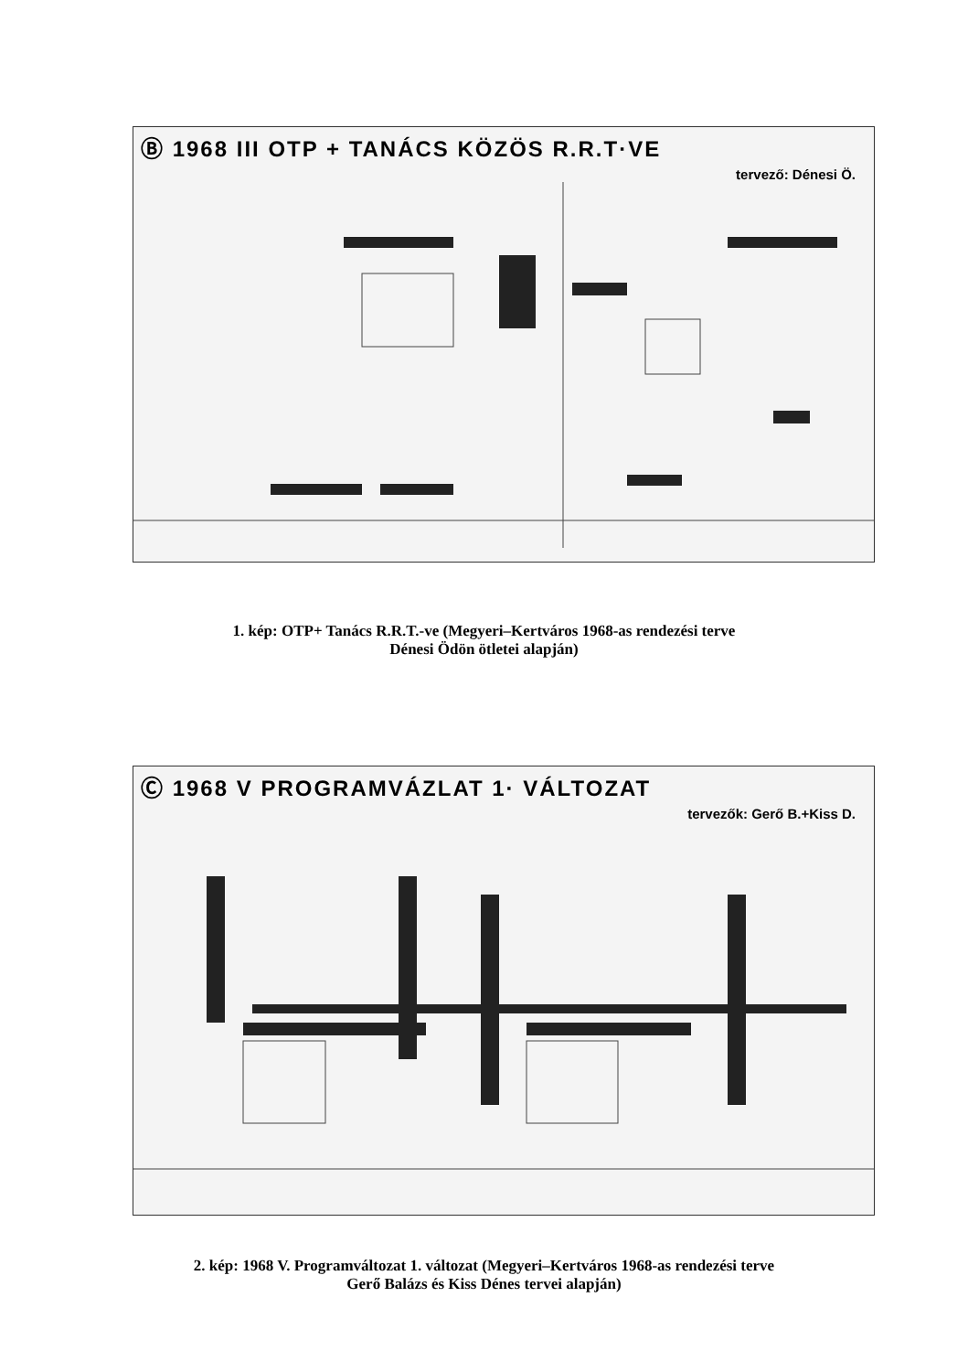Ⓑ 1968 III OTP + TANÁCS KÖZÖS R.R.T·VE
tervező: Dénesi Ö.
1. kép: OTP+ Tanács R.R.T.-ve (Megyeri–Kertváros 1968-as rendezési terve
Dénesi Ödön ötletei alapján)
Ⓒ 1968 V PROGRAMVÁZLAT 1· VÁLTOZAT
tervezők: Gerő B.+Kiss D.
2. kép: 1968 V. Programváltozat 1. változat (Megyeri–Kertváros 1968-as rendezési terve
Gerő Balázs és Kiss Dénes tervei alapján)